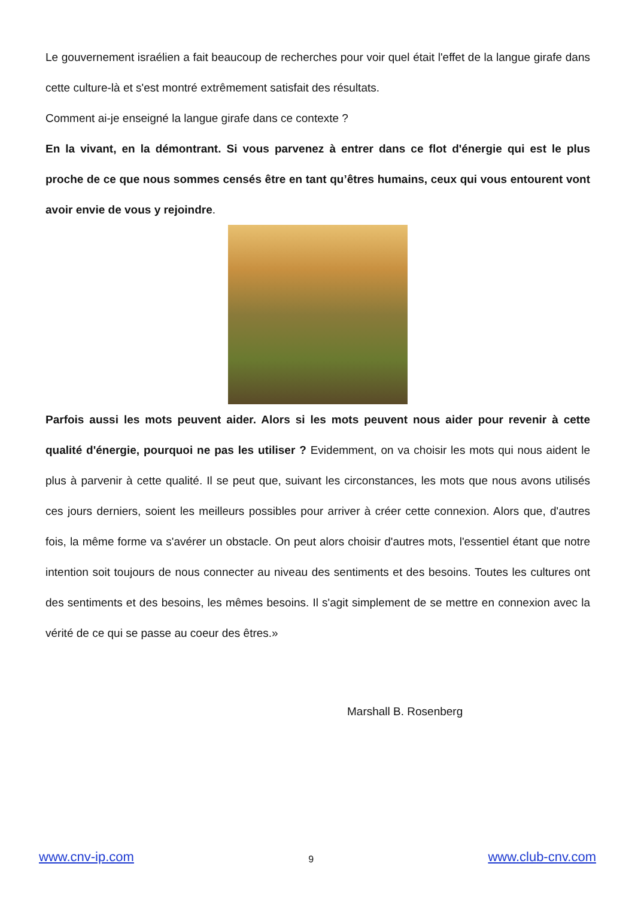Le gouvernement israélien a fait beaucoup de recherches pour voir quel était l'effet de la langue girafe dans cette culture-là et s'est montré extrêmement satisfait des résultats.
Comment ai-je enseigné la langue girafe dans ce contexte ?
En la vivant, en la démontrant. Si vous parvenez à entrer dans ce flot d'énergie qui est le plus proche de ce que nous sommes censés être en tant qu’êtres humains, ceux qui vous entourent vont avoir envie de vous y rejoindre.
Parfois aussi les mots peuvent aider. Alors si les mots peuvent nous aider pour revenir à cette qualité d'énergie, pourquoi ne pas les utiliser ? Evidemment, on va choisir les mots qui nous aident le plus à parvenir à cette qualité. Il se peut que, suivant les circonstances, les mots que nous avons utilisés ces jours derniers, soient les meilleurs possibles pour arriver à créer cette connexion. Alors que, d'autres fois, la même forme va s'avérer un obstacle. On peut alors choisir d'autres mots, l'essentiel étant que notre intention soit toujours de nous connecter au niveau des sentiments et des besoins. Toutes les cultures ont des sentiments et des besoins, les mêmes besoins. Il s'agit simplement de se mettre en connexion avec la vérité de ce qui se passe au coeur des êtres.»
Marshall B. Rosenberg
www.cnv-ip.com 9 www.club-cnv.com